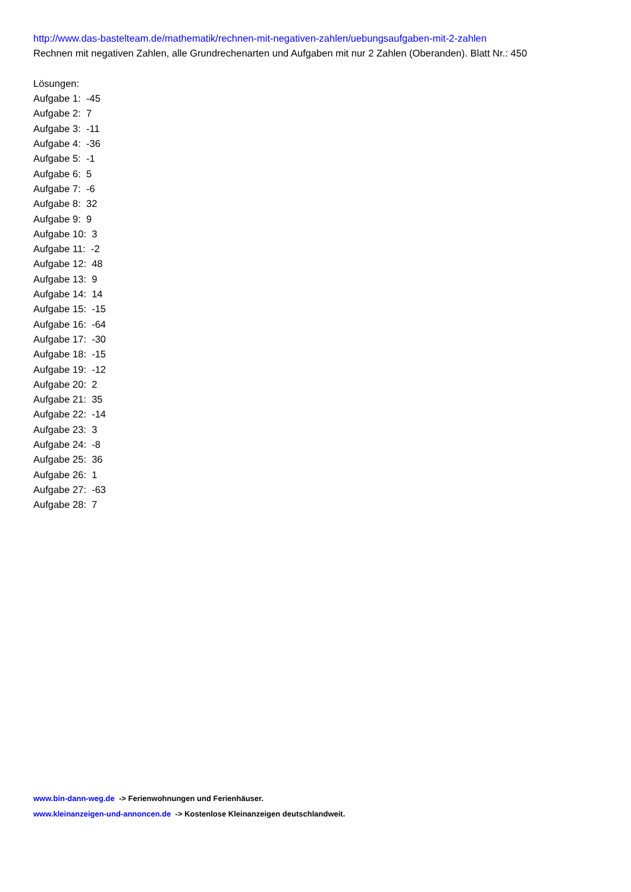http://www.das-bastelteam.de/mathematik/rechnen-mit-negativen-zahlen/uebungsaufgaben-mit-2-zahlen
Rechnen mit negativen Zahlen, alle Grundrechenarten und Aufgaben mit nur 2 Zahlen (Oberanden). Blatt Nr.: 450
Lösungen:
Aufgabe 1: -45
Aufgabe 2: 7
Aufgabe 3: -11
Aufgabe 4: -36
Aufgabe 5: -1
Aufgabe 6: 5
Aufgabe 7: -6
Aufgabe 8: 32
Aufgabe 9: 9
Aufgabe 10: 3
Aufgabe 11: -2
Aufgabe 12: 48
Aufgabe 13: 9
Aufgabe 14: 14
Aufgabe 15: -15
Aufgabe 16: -64
Aufgabe 17: -30
Aufgabe 18: -15
Aufgabe 19: -12
Aufgabe 20: 2
Aufgabe 21: 35
Aufgabe 22: -14
Aufgabe 23: 3
Aufgabe 24: -8
Aufgabe 25: 36
Aufgabe 26: 1
Aufgabe 27: -63
Aufgabe 28: 7
www.bin-dann-weg.de -> Ferienwohnungen und Ferienhäuser.
www.kleinanzeigen-und-annoncen.de -> Kostenlose Kleinanzeigen deutschlandweit.